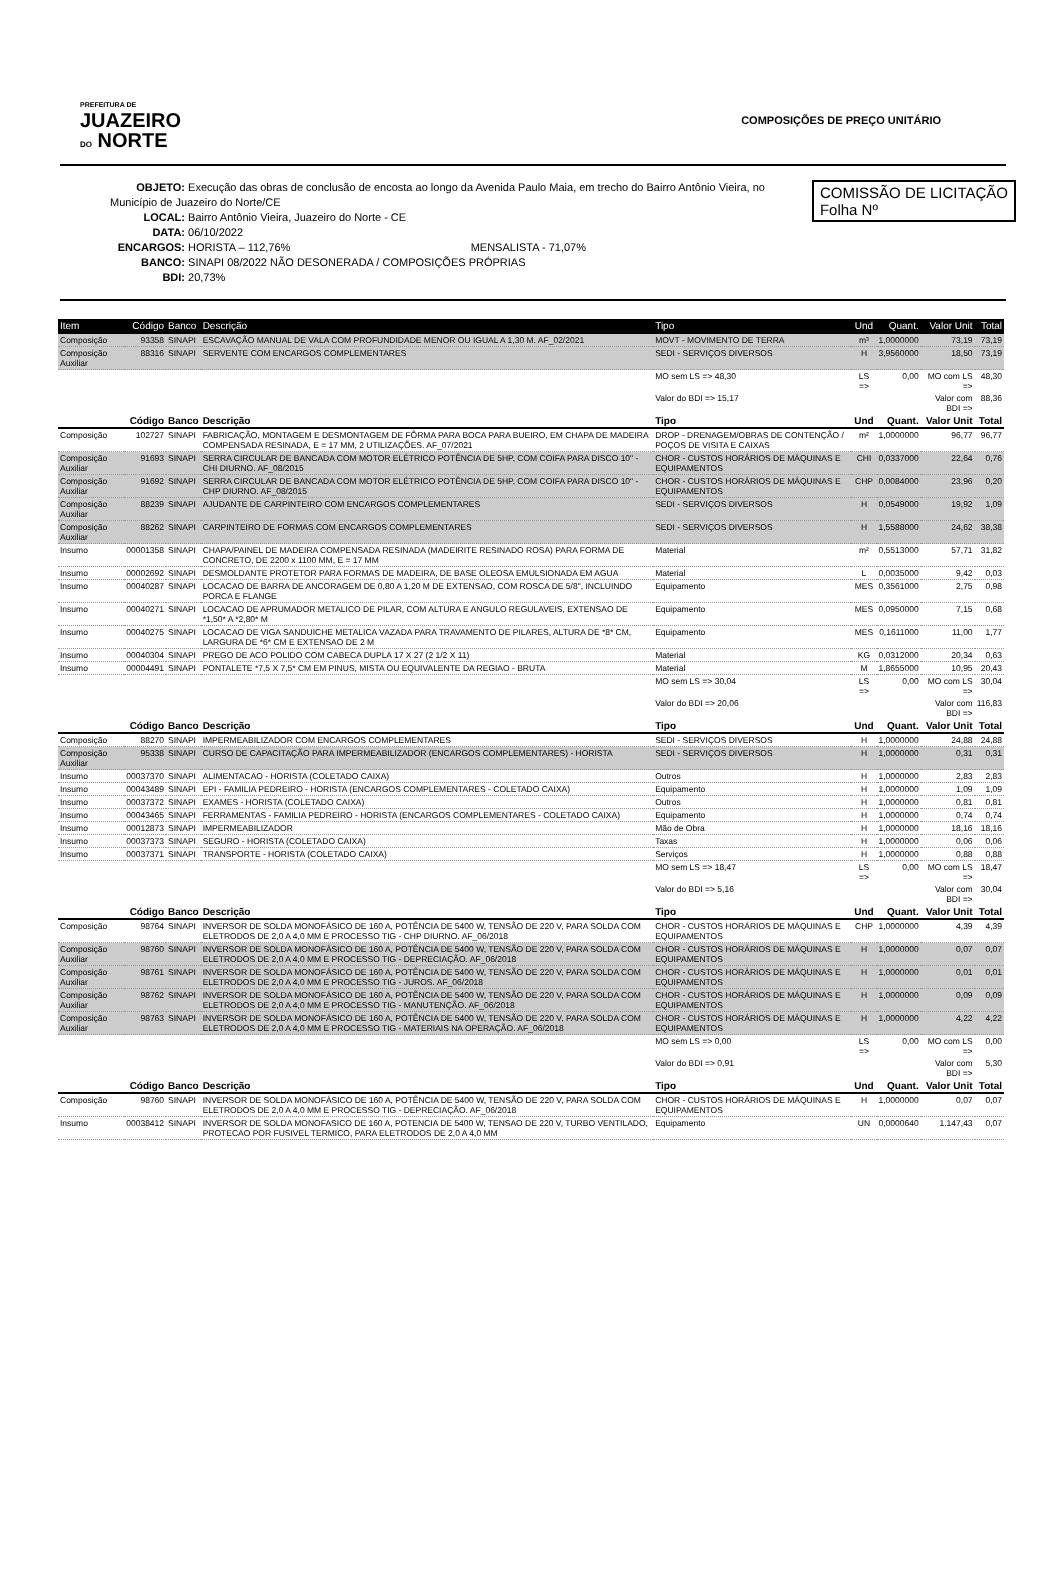PREFEITURA DE
JUAZEIRO
DO NORTE
COMPOSIÇÕES DE PREÇO UNITÁRIO
COMISSÃO DE LICITAÇÃO
Folha Nº
OBJETO: Execução das obras de conclusão de encosta ao longo da Avenida Paulo Maia, em trecho do Bairro Antônio Vieira, no Município de Juazeiro do Norte/CE
LOCAL: Bairro Antônio Vieira, Juazeiro do Norte - CE
DATA: 06/10/2022
ENCARGOS: HORISTA – 112,76% MENSALISTA - 71,07%
BANCO: SINAPI 08/2022 NÃO DESONERADA / COMPOSIÇÕES PRÓPRIAS
BDI: 20,73%
| Item | Código | Banco | Descrição | Tipo | Und | Quant. | Valor Unit | Total |
| --- | --- | --- | --- | --- | --- | --- | --- | --- |
| Composição | 93358 | SINAPI | ESCAVAÇÃO MANUAL DE VALA COM PROFUNDIDADE MENOR OU IGUAL A 1,30 M. AF_02/2021 | MOVT - MOVIMENTO DE TERRA | m³ | 1,0000000 | 73,19 | 73,19 |
| Composição Auxiliar | 88316 | SINAPI | SERVENTE COM ENCARGOS COMPLEMENTARES | SEDI - SERVIÇOS DIVERSOS | H | 3,9560000 | 18,50 | 73,19 |
| | | | | MO sem LS => 48,30 | LS => | 0,00 | MO com LS => | 48,30 |
| | | | | Valor do BDI => 15,17 | | | Valor com BDI => | 88,36 |
| | Código | Banco | Descrição | Tipo | Und | Quant. | Valor Unit | Total |
| Composição | 102727 | SINAPI | FABRICAÇÃO, MONTAGEM E DESMONTAGEM DE FÔRMA PARA BOCA PARA BUEIRO, EM CHAPA DE MADEIRA COMPENSADA RESINADA, E = 17 MM, 2 UTILIZAÇÕES. AF_07/2021 | DROP - DRENAGEM/OBRAS DE CONTENÇÃO / POÇOS DE VISITA E CAIXAS | m² | 1,0000000 | 96,77 | 96,77 |
| Composição Auxiliar | 91693 | SINAPI | SERRA CIRCULAR DE BANCADA COM MOTOR ELÉTRICO POTÊNCIA DE 5HP, COM COIFA PARA DISCO 10" - CHI DIURNO. AF_08/2015 | CHOR - CUSTOS HORÁRIOS DE MÁQUINAS E EQUIPAMENTOS | CHI | 0,0337000 | 22,64 | 0,76 |
| Composição Auxiliar | 91692 | SINAPI | SERRA CIRCULAR DE BANCADA COM MOTOR ELÉTRICO POTÊNCIA DE 5HP, COM COIFA PARA DISCO 10" - CHP DIURNO. AF_08/2015 | CHOR - CUSTOS HORÁRIOS DE MÁQUINAS E EQUIPAMENTOS | CHP | 0,0084000 | 23,96 | 0,20 |
| Composição Auxiliar | 88239 | SINAPI | AJUDANTE DE CARPINTEIRO COM ENCARGOS COMPLEMENTARES | SEDI - SERVIÇOS DIVERSOS | H | 0,0549000 | 19,92 | 1,09 |
| Composição Auxiliar | 88262 | SINAPI | CARPINTEIRO DE FORMAS COM ENCARGOS COMPLEMENTARES | SEDI - SERVIÇOS DIVERSOS | H | 1,5588000 | 24,62 | 38,38 |
| Insumo | 00001358 | SINAPI | CHAPA/PAINEL DE MADEIRA COMPENSADA RESINADA (MADEIRITE RESINADO ROSA) PARA FORMA DE CONCRETO, DE 2200 x 1100 MM, E = 17 MM | Material | m² | 0,5513000 | 57,71 | 31,82 |
| Insumo | 00002692 | SINAPI | DESMOLDANTE PROTETOR PARA FORMAS DE MADEIRA, DE BASE OLEOSA EMULSIONADA EM AGUA | Material | L | 0,0035000 | 9,42 | 0,03 |
| Insumo | 00040287 | SINAPI | LOCACAO DE BARRA DE ANCORAGEM DE 0,80 A 1,20 M DE EXTENSAO, COM ROSCA DE 5/8", INCLUINDO PORCA E FLANGE | Equipamento | MES | 0,3561000 | 2,75 | 0,98 |
| Insumo | 00040271 | SINAPI | LOCACAO DE APRUMADOR METALICO DE PILAR, COM ALTURA E ANGULO REGULAVEIS, EXTENSAO DE *1,50* A *2,80* M | Equipamento | MES | 0,0950000 | 7,15 | 0,68 |
| Insumo | 00040275 | SINAPI | LOCACAO DE VIGA SANDUICHE METALICA VAZADA PARA TRAVAMENTO DE PILARES, ALTURA DE *8* CM, LARGURA DE *6* CM E EXTENSAO DE 2 M | Equipamento | MES | 0,1611000 | 11,00 | 1,77 |
| Insumo | 00040304 | SINAPI | PREGO DE ACO POLIDO COM CABECA DUPLA 17 X 27 (2 1/2 X 11) | Material | KG | 0,0312000 | 20,34 | 0,63 |
| Insumo | 00004491 | SINAPI | PONTALETE *7,5 X 7,5* CM EM PINUS, MISTA OU EQUIVALENTE DA REGIAO - BRUTA | Material | M | 1,8655000 | 10,95 | 20,43 |
| | | | | MO sem LS => 30,04 | LS => | 0,00 | MO com LS => | 30,04 |
| | | | | Valor do BDI => 20,06 | | | Valor com BDI => | 116,83 |
| | Código | Banco | Descrição | Tipo | Und | Quant. | Valor Unit | Total |
| Composição | 88270 | SINAPI | IMPERMEABILIZADOR COM ENCARGOS COMPLEMENTARES | SEDI - SERVIÇOS DIVERSOS | H | 1,0000000 | 24,88 | 24,88 |
| Composição Auxiliar | 95338 | SINAPI | CURSO DE CAPACITAÇÃO PARA IMPERMEABILIZADOR (ENCARGOS COMPLEMENTARES) - HORISTA | SEDI - SERVIÇOS DIVERSOS | H | 1,0000000 | 0,31 | 0,31 |
| Insumo | 00037370 | SINAPI | ALIMENTACAO - HORISTA (COLETADO CAIXA) | Outros | H | 1,0000000 | 2,83 | 2,83 |
| Insumo | 00043489 | SINAPI | EPI - FAMILIA PEDREIRO - HORISTA (ENCARGOS COMPLEMENTARES - COLETADO CAIXA) | Equipamento | H | 1,0000000 | 1,09 | 1,09 |
| Insumo | 00037372 | SINAPI | EXAMES - HORISTA (COLETADO CAIXA) | Outros | H | 1,0000000 | 0,81 | 0,81 |
| Insumo | 00043465 | SINAPI | FERRAMENTAS - FAMILIA PEDREIRO - HORISTA (ENCARGOS COMPLEMENTARES - COLETADO CAIXA) | Equipamento | H | 1,0000000 | 0,74 | 0,74 |
| Insumo | 00012873 | SINAPI | IMPERMEABILIZADOR | Mão de Obra | H | 1,0000000 | 18,16 | 18,16 |
| Insumo | 00037373 | SINAPI | SEGURO - HORISTA (COLETADO CAIXA) | Taxas | H | 1,0000000 | 0,06 | 0,06 |
| Insumo | 00037371 | SINAPI | TRANSPORTE - HORISTA (COLETADO CAIXA) | Serviços | H | 1,0000000 | 0,88 | 0,88 |
| | | | | MO sem LS => 18,47 | LS => | 0,00 | MO com LS => | 18,47 |
| | | | | Valor do BDI => 5,16 | | | Valor com BDI => | 30,04 |
| | Código | Banco | Descrição | Tipo | Und | Quant. | Valor Unit | Total |
| Composição | 98764 | SINAPI | INVERSOR DE SOLDA MONOFÁSICO DE 160 A, POTÊNCIA DE 5400 W, TENSÃO DE 220 V, PARA SOLDA COM ELETRODOS DE 2,0 A 4,0 MM E PROCESSO TIG - CHP DIURNO. AF_06/2018 | CHOR - CUSTOS HORÁRIOS DE MÁQUINAS E EQUIPAMENTOS | CHP | 1,0000000 | 4,39 | 4,39 |
| Composição Auxiliar | 98760 | SINAPI | INVERSOR DE SOLDA MONOFÁSICO DE 160 A, POTÊNCIA DE 5400 W, TENSÃO DE 220 V, PARA SOLDA COM ELETRODOS DE 2,0 A 4,0 MM E PROCESSO TIG - DEPRECIAÇÃO. AF_06/2018 | CHOR - CUSTOS HORÁRIOS DE MÁQUINAS E EQUIPAMENTOS | H | 1,0000000 | 0,07 | 0,07 |
| Composição Auxiliar | 98761 | SINAPI | INVERSOR DE SOLDA MONOFÁSICO DE 160 A, POTÊNCIA DE 5400 W, TENSÃO DE 220 V, PARA SOLDA COM ELETRODOS DE 2,0 A 4,0 MM E PROCESSO TIG - JUROS. AF_06/2018 | CHOR - CUSTOS HORÁRIOS DE MÁQUINAS E EQUIPAMENTOS | H | 1,0000000 | 0,01 | 0,01 |
| Composição Auxiliar | 98762 | SINAPI | INVERSOR DE SOLDA MONOFÁSICO DE 160 A, POTÊNCIA DE 5400 W, TENSÃO DE 220 V, PARA SOLDA COM ELETRODOS DE 2,0 A 4,0 MM E PROCESSO TIG - MANUTENÇÃO. AF_06/2018 | CHOR - CUSTOS HORÁRIOS DE MÁQUINAS E EQUIPAMENTOS | H | 1,0000000 | 0,09 | 0,09 |
| Composição Auxiliar | 98763 | SINAPI | INVERSOR DE SOLDA MONOFÁSICO DE 160 A, POTÊNCIA DE 5400 W, TENSÃO DE 220 V, PARA SOLDA COM ELETRODOS DE 2,0 A 4,0 MM E PROCESSO TIG - MATERIAIS NA OPERAÇÃO. AF_06/2018 | CHOR - CUSTOS HORÁRIOS DE MÁQUINAS E EQUIPAMENTOS | H | 1,0000000 | 4,22 | 4,22 |
| | | | | MO sem LS => 0,00 | LS => | 0,00 | MO com LS => | 0,00 |
| | | | | Valor do BDI => 0,91 | | | Valor com BDI => | 5,30 |
| | Código | Banco | Descrição | Tipo | Und | Quant. | Valor Unit | Total |
| Composição | 98760 | SINAPI | INVERSOR DE SOLDA MONOFÁSICO DE 160 A, POTÊNCIA DE 5400 W, TENSÃO DE 220 V, PARA SOLDA COM ELETRODOS DE 2,0 A 4,0 MM E PROCESSO TIG - DEPRECIAÇÃO. AF_06/2018 | CHOR - CUSTOS HORÁRIOS DE MÁQUINAS E EQUIPAMENTOS | H | 1,0000000 | 0,07 | 0,07 |
| Insumo | 00038412 | SINAPI | INVERSOR DE SOLDA MONOFASICO DE 160 A, POTENCIA DE 5400 W, TENSAO DE 220 V, TURBO VENTILADO, PROTECAO POR FUSIVEL TERMICO, PARA ELETRODOS DE 2,0 A 4,0 MM | Equipamento | UN | 0,0000640 | 1.147,43 | 0,07 |